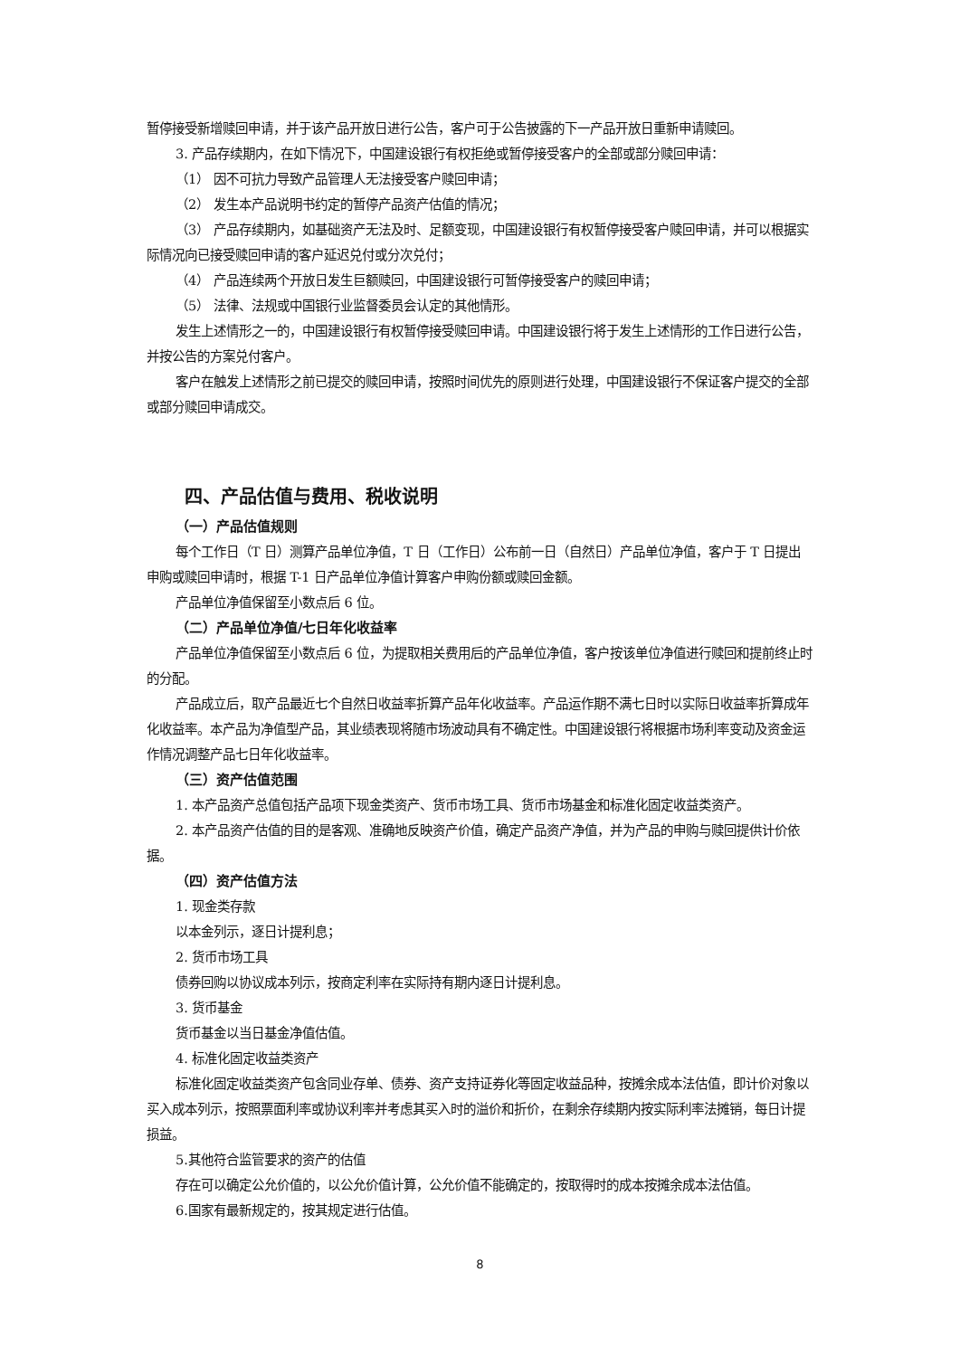暂停接受新增赎回申请，并于该产品开放日进行公告，客户可于公告披露的下一产品开放日重新申请赎回。
3. 产品存续期内，在如下情况下，中国建设银行有权拒绝或暂停接受客户的全部或部分赎回申请：
（1） 因不可抗力导致产品管理人无法接受客户赎回申请；
（2） 发生本产品说明书约定的暂停产品资产估值的情况；
（3） 产品存续期内，如基础资产无法及时、足额变现，中国建设银行有权暂停接受客户赎回申请，并可以根据实际情况向已接受赎回申请的客户延迟兑付或分次兑付；
（4） 产品连续两个开放日发生巨额赎回，中国建设银行可暂停接受客户的赎回申请；
（5） 法律、法规或中国银行业监督委员会认定的其他情形。
发生上述情形之一的，中国建设银行有权暂停接受赎回申请。中国建设银行将于发生上述情形的工作日进行公告，并按公告的方案兑付客户。
客户在触发上述情形之前已提交的赎回申请，按照时间优先的原则进行处理，中国建设银行不保证客户提交的全部或部分赎回申请成交。
四、产品估值与费用、税收说明
（一）产品估值规则
每个工作日（T 日）测算产品单位净值，T 日（工作日）公布前一日（自然日）产品单位净值，客户于 T 日提出申购或赎回申请时，根据 T-1 日产品单位净值计算客户申购份额或赎回金额。
产品单位净值保留至小数点后 6 位。
（二）产品单位净值/七日年化收益率
产品单位净值保留至小数点后 6 位，为提取相关费用后的产品单位净值，客户按该单位净值进行赎回和提前终止时的分配。
产品成立后，取产品最近七个自然日收益率折算产品年化收益率。产品运作期不满七日时以实际日收益率折算成年化收益率。本产品为净值型产品，其业绩表现将随市场波动具有不确定性。中国建设银行将根据市场利率变动及资金运作情况调整产品七日年化收益率。
（三）资产估值范围
1. 本产品资产总值包括产品项下现金类资产、货币市场工具、货币市场基金和标准化固定收益类资产。
2. 本产品资产估值的目的是客观、准确地反映资产价值，确定产品资产净值，并为产品的申购与赎回提供计价依据。
（四）资产估值方法
1. 现金类存款
以本金列示，逐日计提利息；
2. 货币市场工具
债券回购以协议成本列示，按商定利率在实际持有期内逐日计提利息。
3. 货币基金
货币基金以当日基金净值估值。
4. 标准化固定收益类资产
标准化固定收益类资产包含同业存单、债券、资产支持证券化等固定收益品种，按摊余成本法估值，即计价对象以买入成本列示，按照票面利率或协议利率并考虑其买入时的溢价和折价，在剩余存续期内按实际利率法摊销，每日计提损益。
5.其他符合监管要求的资产的估值
存在可以确定公允价值的，以公允价值计算，公允价值不能确定的，按取得时的成本按摊余成本法估值。
6.国家有最新规定的，按其规定进行估值。
8